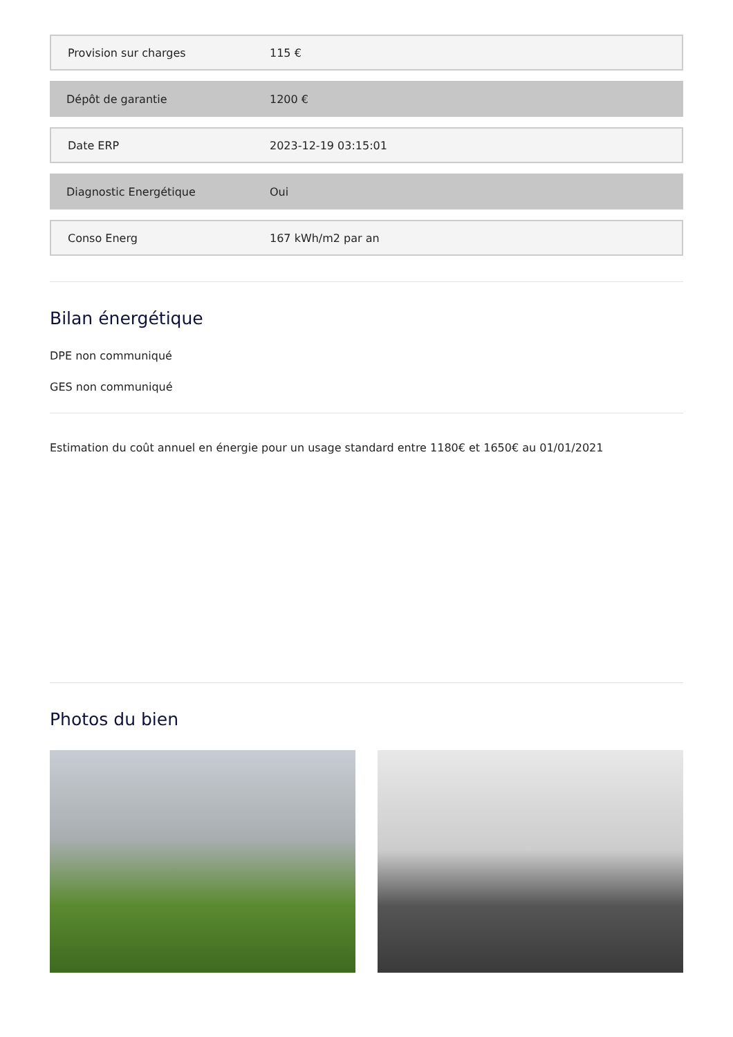| Provision sur charges | 115 € |
| Dépôt de garantie | 1200 € |
| Date ERP | 2023-12-19 03:15:01 |
| Diagnostic Energétique | Oui |
| Conso Energ | 167 kWh/m2 par an |
Bilan énergétique
DPE non communiqué
GES non communiqué
Estimation du coût annuel en énergie pour un usage standard entre 1180€ et 1650€ au 01/01/2021
Photos du bien